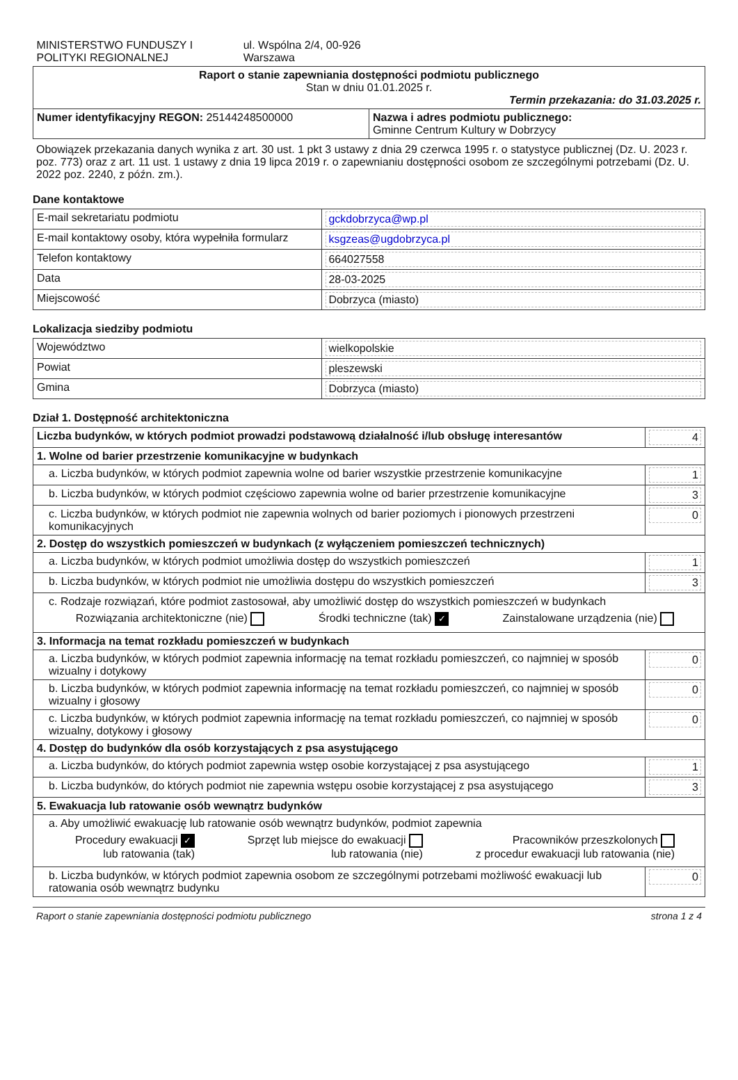| MINISTERSTWO FUNDUSZY I POLITYKI REGIONALNEJ ul. Wspólna 2/4, 00-926 Warszawa | |
| Raport o stanie zapewniania dostępności podmiotu publicznego Stan w dniu 01.01.2025 r. Termin przekazania: do 31.03.2025 r. | |
| Numer identyfikacyjny REGON: 25144248500000 | Nazwa i adres podmiotu publicznego: Gminne Centrum Kultury w Dobrzycy |
Obowiązek przekazania danych wynika z art. 30 ust. 1 pkt 3 ustawy z dnia 29 czerwca 1995 r. o statystyce publicznej (Dz. U. 2023 r. poz. 773) oraz z art. 11 ust. 1 ustawy z dnia 19 lipca 2019 r. o zapewnianiu dostępności osobom ze szczególnymi potrzebami (Dz. U. 2022 poz. 2240, z późn. zm.).
Dane kontaktowe
| E-mail sekretariatu podmiotu | gckdobrzyca@wp.pl |
| E-mail kontaktowy osoby, która wypełniła formularz | ksgzeas@ugdobrzyca.pl |
| Telefon kontaktowy | 664027558 |
| Data | 28-03-2025 |
| Miejscowość | Dobrzyca (miasto) |
Lokalizacja siedziby podmiotu
| Województwo | wielkopolskie |
| Powiat | pleszewski |
| Gmina | Dobrzyca (miasto) |
Dział 1. Dostępność architektoniczna
| Liczba budynków, w których podmiot prowadzi podstawową działalność i/lub obsługę interesantów | 4 |
| 1. Wolne od barier przestrzenie komunikacyjne w budynkach | |
| a. Liczba budynków, w których podmiot zapewnia wolne od barier wszystkie przestrzenie komunikacyjne | 1 |
| b. Liczba budynków, w których podmiot częściowo zapewnia wolne od barier przestrzenie komunikacyjne | 3 |
| c. Liczba budynków, w których podmiot nie zapewnia wolnych od barier poziomych i pionowych przestrzeni komunikacyjnych | 0 |
| 2. Dostęp do wszystkich pomieszczeń w budynkach (z wyłączeniem pomieszczeń technicznych) | |
| a. Liczba budynków, w których podmiot umożliwia dostęp do wszystkich pomieszczeń | 1 |
| b. Liczba budynków, w których podmiot nie umożliwia dostępu do wszystkich pomieszczeń | 3 |
| c. Rodzaje rozwiązań, które podmiot zastosował, aby umożliwić dostęp do wszystkich pomieszczeń w budynkach Rozwiązania architektoniczne (nie) Środki techniczne (tak) ✓ Zainstalowane urządzenia (nie) | |
| 3. Informacja na temat rozkładu pomieszczeń w budynkach | |
| a. Liczba budynków, w których podmiot zapewnia informację na temat rozkładu pomieszczeń, co najmniej w sposób wizualny i dotykowy | 0 |
| b. Liczba budynków, w których podmiot zapewnia informację na temat rozkładu pomieszczeń, co najmniej w sposób wizualny i głosowy | 0 |
| c. Liczba budynków, w których podmiot zapewnia informację na temat rozkładu pomieszczeń, co najmniej w sposób wizualny, dotykowy i głosowy | 0 |
| 4. Dostęp do budynków dla osób korzystających z psa asystującego | |
| a. Liczba budynków, do których podmiot zapewnia wstęp osobie korzystającej z psa asystującego | 1 |
| b. Liczba budynków, do których podmiot nie zapewnia wstępu osobie korzystającej z psa asystującego | 3 |
| 5. Ewakuacja lub ratowanie osób wewnątrz budynków | |
| a. Aby umożliwić ewakuację lub ratowanie osób wewnątrz budynków, podmiot zapewnia Procedury ewakuacji ✓ lub ratowania (tak) Sprzęt lub miejsce do ewakuacji lub ratowania (nie) Pracowników przeszkolonych z procedur ewakuacji lub ratowania (nie) | |
| b. Liczba budynków, w których podmiot zapewnia osobom ze szczególnymi potrzebami możliwość ewakuacji lub ratowania osób wewnątrz budynku | 0 |
Raport o stanie zapewniania dostępności podmiotu publicznego strona 1 z 4